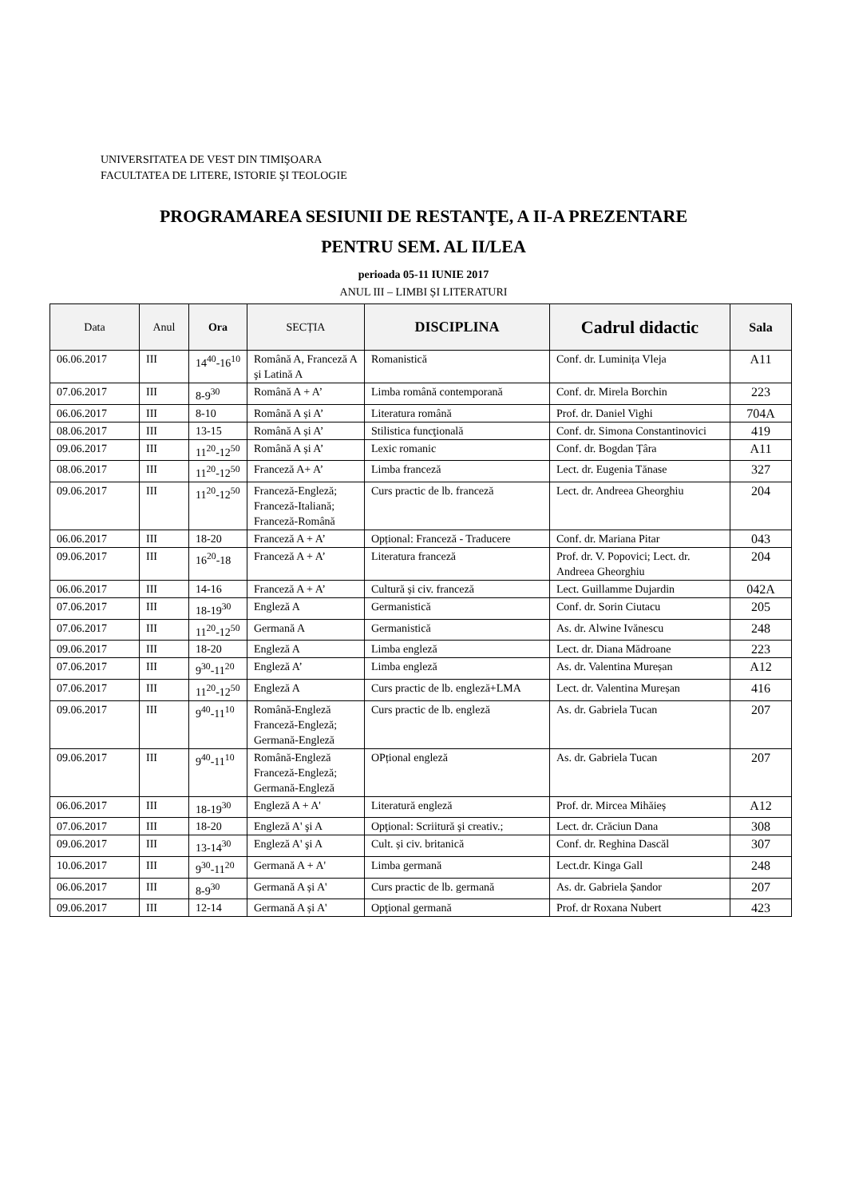UNIVERSITATEA DE VEST DIN TIMIŞOARA
FACULTATEA DE LITERE, ISTORIE ŞI TEOLOGIE
PROGRAMAREA SESIUNII DE RESTANŢE, A II-A PREZENTARE
PENTRU SEM. AL II/LEA
perioada 05-11 IUNIE 2017
ANUL III – LIMBI ȘI LITERATURI
| Data | Anul | Ora | SECȚIA | DISCIPLINA | Cadrul didactic | Sala |
| --- | --- | --- | --- | --- | --- | --- |
| 06.06.2017 | III | 14<sup>40</sup>-16<sup>10</sup> | Română A, Franceză A şi Latină A | Romanistică | Conf. dr. Luminița Vleja | A11 |
| 07.06.2017 | III | 8-9<sup>30</sup> | Română A + A’ | Limba română contemporană | Conf. dr. Mirela Borchin | 223 |
| 06.06.2017 | III | 8-10 | Română A și A’ | Literatura română | Prof. dr. Daniel Vighi | 704A |
| 08.06.2017 | III | 13-15 | Română A și A’ | Stilistica funcţională | Conf. dr. Simona Constantinovici | 419 |
| 09.06.2017 | III | 11<sup>20</sup>-12<sup>50</sup> | Română A și A’ | Lexic romanic | Conf. dr. Bogdan Țâra | A11 |
| 08.06.2017 | III | 11<sup>20</sup>-12<sup>50</sup> | Franceză A+ A’ | Limba franceză | Lect. dr. Eugenia Tănase | 327 |
| 09.06.2017 | III | 11<sup>20</sup>-12<sup>50</sup> | Franceză-Engleză; Franceză-Italiană; Franceză-Română | Curs practic de lb. franceză | Lect. dr. Andreea Gheorghiu | 204 |
| 06.06.2017 | III | 18-20 | Franceză A + A’ | Opțional: Franceză - Traducere | Conf. dr. Mariana Pitar | 043 |
| 09.06.2017 | III | 16<sup>20</sup>-18 | Franceză A + A’ | Literatura franceză | Prof. dr. V. Popovici; Lect. dr. Andreea Gheorghiu | 204 |
| 06.06.2017 | III | 14-16 | Franceză A + A’ | Cultură și civ. franceză | Lect. Guillamme Dujardin | 042A |
| 07.06.2017 | III | 18-19<sup>30</sup> | Engleză A | Germanistică | Conf. dr. Sorin Ciutacu | 205 |
| 07.06.2017 | III | 11<sup>20</sup>-12<sup>50</sup> | Germană A | Germanistică | As. dr. Alwine Ivănescu | 248 |
| 09.06.2017 | III | 18-20 | Engleză A | Limba engleză | Lect. dr. Diana Mădroane | 223 |
| 07.06.2017 | III | 9<sup>30</sup>-11<sup>20</sup> | Engleză A’ | Limba engleză | As. dr. Valentina Mureșan | A12 |
| 07.06.2017 | III | 11<sup>20</sup>-12<sup>50</sup> | Engleză A | Curs practic de lb. engleză+LMA | Lect. dr. Valentina Mureșan | 416 |
| 09.06.2017 | III | 9<sup>40</sup>-11<sup>10</sup> | Română-Engleză Franceză-Engleză; Germană-Engleză | Curs practic de lb. engleză | As. dr. Gabriela Tucan | 207 |
| 09.06.2017 | III | 9<sup>40</sup>-11<sup>10</sup> | Română-Engleză Franceză-Engleză; Germană-Engleză | OPțional engleză | As. dr. Gabriela Tucan | 207 |
| 06.06.2017 | III | 18-19<sup>30</sup> | Engleză A + A' | Literatură engleză | Prof. dr. Mircea Mihăieș | A12 |
| 07.06.2017 | III | 18-20 | Engleză A' şi A | Opţional: Scriitură şi creativ.; | Lect. dr. Crăciun Dana | 308 |
| 09.06.2017 | III | 13-14<sup>30</sup> | Engleză A' şi A | Cult. și civ. britanică | Conf. dr. Reghina Dascăl | 307 |
| 10.06.2017 | III | 9<sup>30</sup>-11<sup>20</sup> | Germană A + A' | Limba germană | Lect.dr. Kinga Gall | 248 |
| 06.06.2017 | III | 8-9<sup>30</sup> | Germană A și A' | Curs practic de lb. germană | As. dr. Gabriela Șandor | 207 |
| 09.06.2017 | III | 12-14 | Germană A și A' | Opţional germană | Prof. dr Roxana Nubert | 423 |